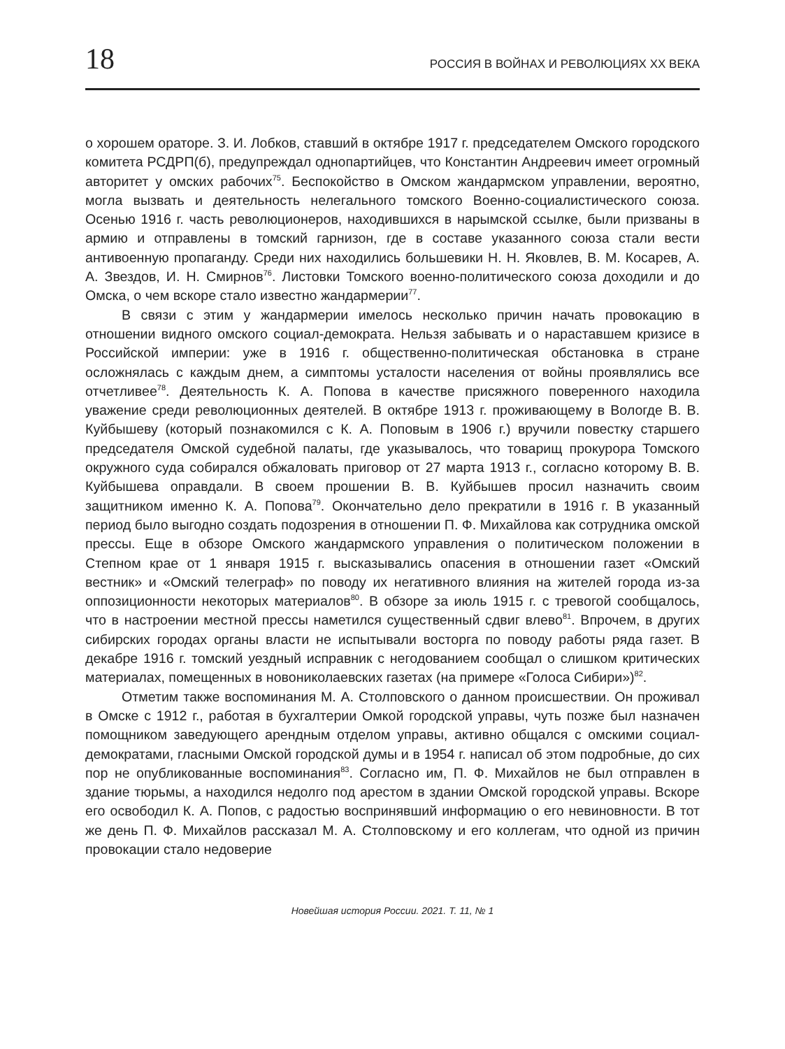18 РОССИЯ В ВОЙНАХ И РЕВОЛЮЦИЯХ XX ВЕКА
о хорошем ораторе. З. И. Лобков, ставший в октябре 1917 г. председателем Омского городского комитета РСДРП(б), предупреждал однопартийцев, что Константин Андреевич имеет огромный авторитет у омских рабочих<sup>75</sup>. Беспокойство в Омском жандармском управлении, вероятно, могла вызвать и деятельность нелегального томского Военно-социалистического союза. Осенью 1916 г. часть революционеров, находившихся в нарымской ссылке, были призваны в армию и отправлены в томский гарнизон, где в составе указанного союза стали вести антивоенную пропаганду. Среди них находились большевики Н. Н. Яковлев, В. М. Косарев, А. А. Звездов, И. Н. Смирнов<sup>76</sup>. Листовки Томского военно-политического союза доходили и до Омска, о чем вскоре стало известно жандармерии<sup>77</sup>.
В связи с этим у жандармерии имелось несколько причин начать провокацию в отношении видного омского социал-демократа. Нельзя забывать и о нараставшем кризисе в Российской империи: уже в 1916 г. общественно-политическая обстановка в стране осложнялась с каждым днем, а симптомы усталости населения от войны проявлялись все отчетливее<sup>78</sup>. Деятельность К. А. Попова в качестве присяжного поверенного находила уважение среди революционных деятелей. В октябре 1913 г. проживающему в Вологде В. В. Куйбышеву (который познакомился с К. А. Поповым в 1906 г.) вручили повестку старшего председателя Омской судебной палаты, где указывалось, что товарищ прокурора Томского окружного суда собирался обжаловать приговор от 27 марта 1913 г., согласно которому В. В. Куйбышева оправдали. В своем прошении В. В. Куйбышев просил назначить своим защитником именно К. А. Попова<sup>79</sup>. Окончательно дело прекратили в 1916 г. В указанный период было выгодно создать подозрения в отношении П. Ф. Михайлова как сотрудника омской прессы. Еще в обзоре Омского жандармского управления о политическом положении в Степном крае от 1 января 1915 г. высказывались опасения в отношении газет «Омский вестник» и «Омский телеграф» по поводу их негативного влияния на жителей города из-за оппозиционности некоторых материалов<sup>80</sup>. В обзоре за июль 1915 г. с тревогой сообщалось, что в настроении местной прессы наметился существенный сдвиг влево<sup>81</sup>. Впрочем, в других сибирских городах органы власти не испытывали восторга по поводу работы ряда газет. В декабре 1916 г. томский уездный исправник с негодованием сообщал о слишком критических материалах, помещенных в новониколаевских газетах (на примере «Голоса Сибири»)<sup>82</sup>.
Отметим также воспоминания М. А. Столповского о данном происшествии. Он проживал в Омске с 1912 г., работая в бухгалтерии Омкой городской управы, чуть позже был назначен помощником заведующего арендным отделом управы, активно общался с омскими социал-демократами, гласными Омской городской думы и в 1954 г. написал об этом подробные, до сих пор не опубликованные воспоминания<sup>83</sup>. Согласно им, П. Ф. Михайлов не был отправлен в здание тюрьмы, а находился недолго под арестом в здании Омской городской управы. Вскоре его освободил К. А. Попов, с радостью воспринявший информацию о его невиновности. В тот же день П. Ф. Михайлов рассказал М. А. Столповскому и его коллегам, что одной из причин провокации стало недоверие
Новейшая история России. 2021. Т. 11, № 1